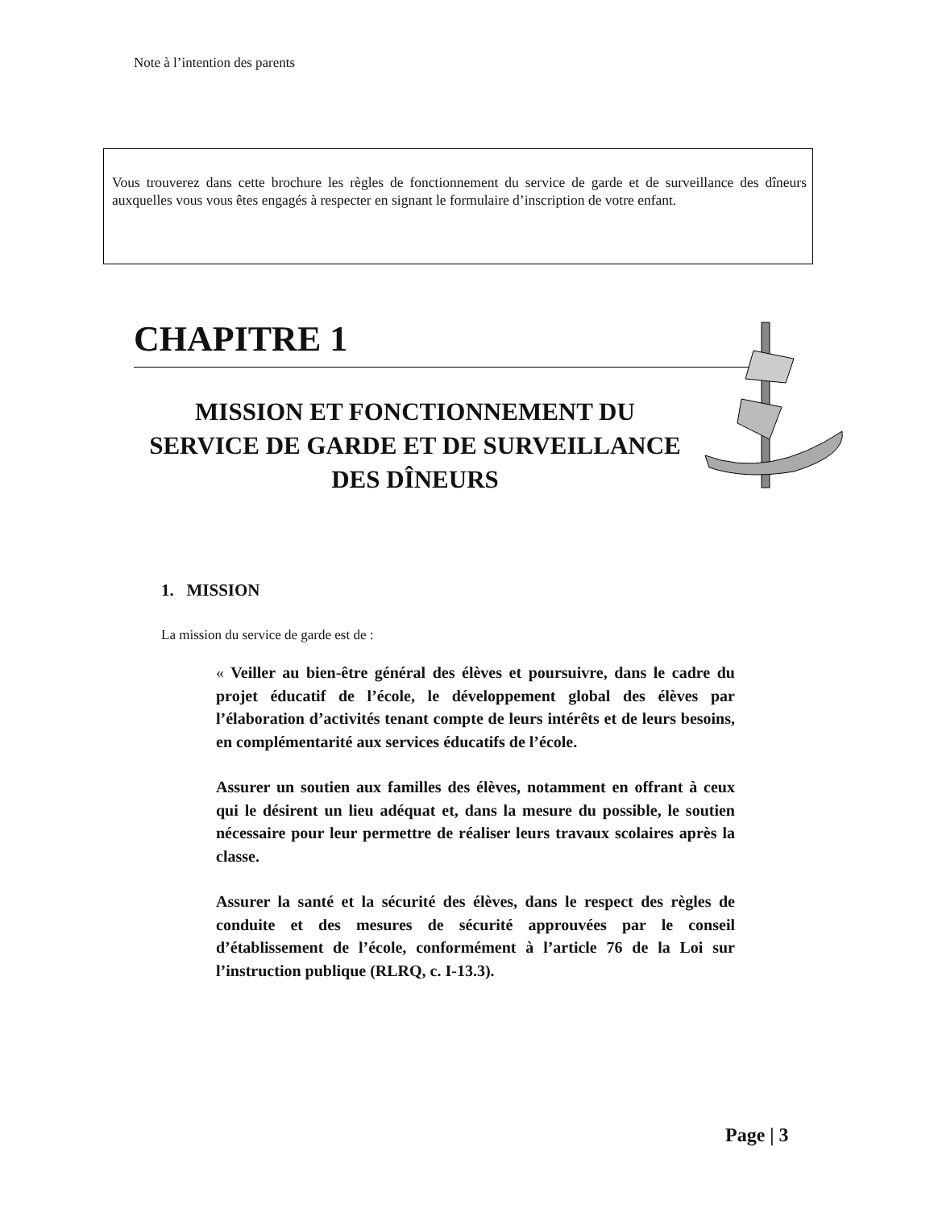Note à l’intention des parents
Vous trouverez dans cette brochure les règles de fonctionnement du service de garde et de surveillance des dîneurs auxquelles vous vous êtes engagés à respecter en signant le formulaire d’inscription de votre enfant.
CHAPITRE 1
MISSION ET FONCTIONNEMENT DU SERVICE DE GARDE ET DE SURVEILLANCE DES DÎNEURS
1. MISSION
La mission du service de garde est de :
« Veiller au bien-être général des élèves et poursuivre, dans le cadre du projet éducatif de l’école, le développement global des élèves par l’élaboration d’activités tenant compte de leurs intérêts et de leurs besoins, en complémentarité aux services éducatifs de l’école.
Assurer un soutien aux familles des élèves, notamment en offrant à ceux qui le désirent un lieu adéquat et, dans la mesure du possible, le soutien nécessaire pour leur permettre de réaliser leurs travaux scolaires après la classe.
Assurer la santé et la sécurité des élèves, dans le respect des règles de conduite et des mesures de sécurité approuvées par le conseil d’établissement de l’école, conformément à l’article 76 de la Loi sur l’instruction publique (RLRQ, c. I-13.3).
Page | 3